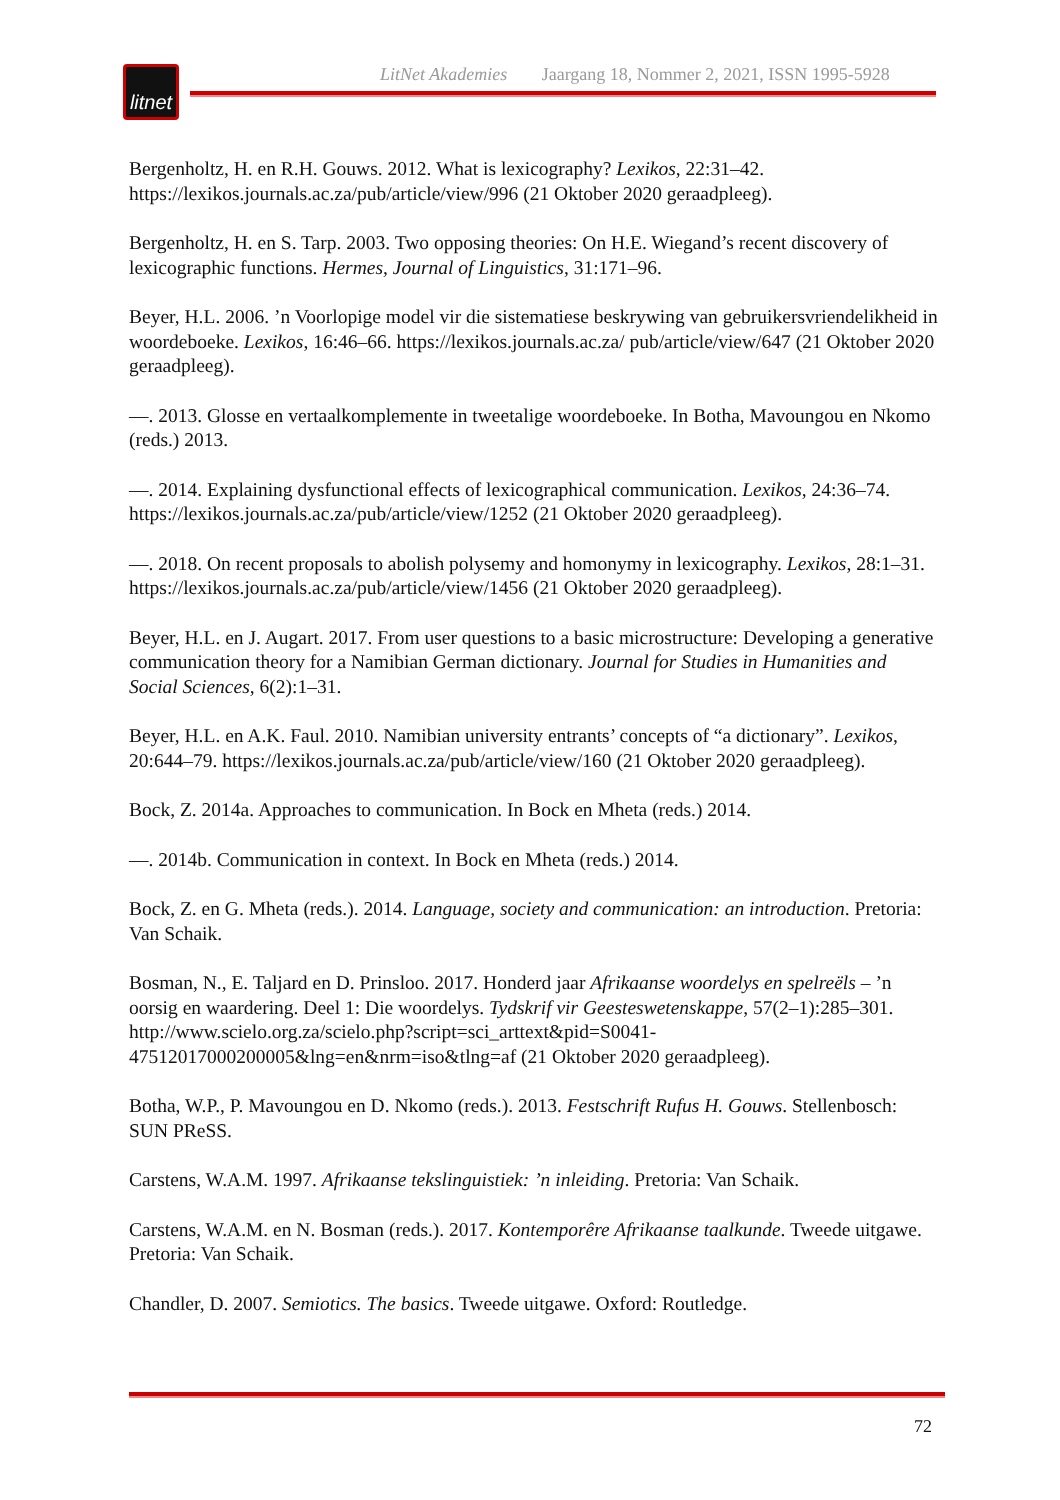litnet
LitNet Akademies Jaargang 18, Nommer 2, 2021, ISSN 1995-5928
Bergenholtz, H. en R.H. Gouws. 2012. What is lexicography? Lexikos, 22:31–42. https://lexikos.journals.ac.za/pub/article/view/996 (21 Oktober 2020 geraadpleeg).
Bergenholtz, H. en S. Tarp. 2003. Two opposing theories: On H.E. Wiegand’s recent discovery of lexicographic functions. Hermes, Journal of Linguistics, 31:171–96.
Beyer, H.L. 2006. ’n Voorlopige model vir die sistematiese beskrywing van gebruikersvriendelikheid in woordeboeke. Lexikos, 16:46–66. https://lexikos.journals.ac.za/ pub/article/view/647 (21 Oktober 2020 geraadpleeg).
—. 2013. Glosse en vertaalkomplemente in tweetalige woordeboeke. In Botha, Mavoungou en Nkomo (reds.) 2013.
—. 2014. Explaining dysfunctional effects of lexicographical communication. Lexikos, 24:36–74. https://lexikos.journals.ac.za/pub/article/view/1252 (21 Oktober 2020 geraadpleeg).
—. 2018. On recent proposals to abolish polysemy and homonymy in lexicography. Lexikos, 28:1–31. https://lexikos.journals.ac.za/pub/article/view/1456 (21 Oktober 2020 geraadpleeg).
Beyer, H.L. en J. Augart. 2017. From user questions to a basic microstructure: Developing a generative communication theory for a Namibian German dictionary. Journal for Studies in Humanities and Social Sciences, 6(2):1–31.
Beyer, H.L. en A.K. Faul. 2010. Namibian university entrants’ concepts of “a dictionary”. Lexikos, 20:644–79. https://lexikos.journals.ac.za/pub/article/view/160 (21 Oktober 2020 geraadpleeg).
Bock, Z. 2014a. Approaches to communication. In Bock en Mheta (reds.) 2014.
—. 2014b. Communication in context. In Bock en Mheta (reds.) 2014.
Bock, Z. en G. Mheta (reds.). 2014. Language, society and communication: an introduction. Pretoria: Van Schaik.
Bosman, N., E. Taljard en D. Prinsloo. 2017. Honderd jaar Afrikaanse woordelys en spelreëls – ’n oorsig en waardering. Deel 1: Die woordelys. Tydskrif vir Geesteswetenskappe, 57(2–1):285–301. http://www.scielo.org.za/scielo.php?script=sci_arttext&pid=S0041-47512017000200005&lng=en&nrm=iso&tlng=af (21 Oktober 2020 geraadpleeg).
Botha, W.P., P. Mavoungou en D. Nkomo (reds.). 2013. Festschrift Rufus H. Gouws. Stellenbosch: SUN PReSS.
Carstens, W.A.M. 1997. Afrikaanse tekslinguistiek: ’n inleiding. Pretoria: Van Schaik.
Carstens, W.A.M. en N. Bosman (reds.). 2017. Kontemporêre Afrikaanse taalkunde. Tweede uitgawe. Pretoria: Van Schaik.
Chandler, D. 2007. Semiotics. The basics. Tweede uitgawe. Oxford: Routledge.
72